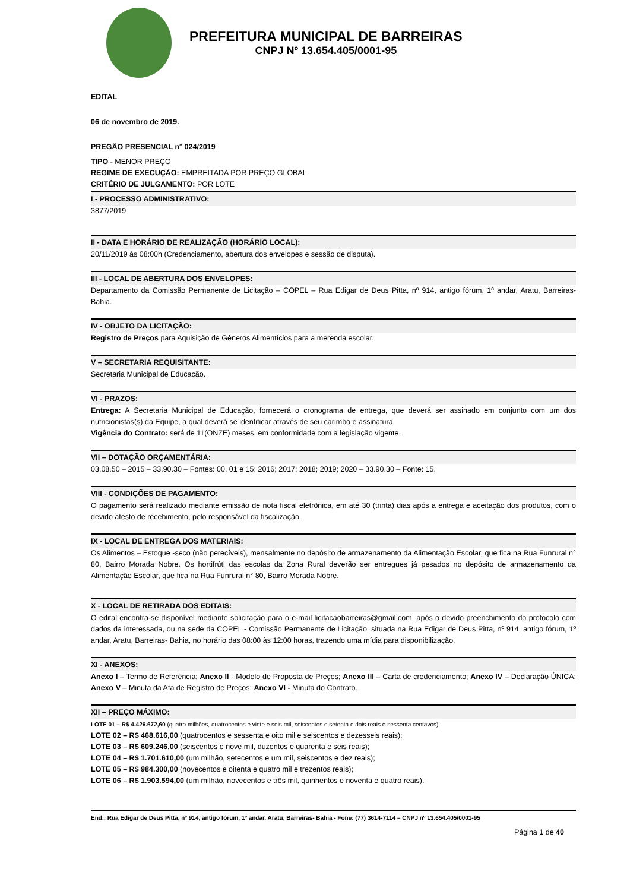PREFEITURA MUNICIPAL DE BARREIRAS
CNPJ Nº 13.654.405/0001-95
EDITAL
06 de novembro de 2019.
PREGÃO PRESENCIAL n° 024/2019
TIPO - MENOR PREÇO
REGIME DE EXECUÇÃO: EMPREITADA POR PREÇO GLOBAL
CRITÉRIO DE JULGAMENTO: POR LOTE
I - PROCESSO ADMINISTRATIVO:
3877/2019
II - DATA E HORÁRIO DE REALIZAÇÃO (HORÁRIO LOCAL):
20/11/2019 às 08:00h (Credenciamento, abertura dos envelopes e sessão de disputa).
III - LOCAL DE ABERTURA DOS ENVELOPES:
Departamento da Comissão Permanente de Licitação – COPEL – Rua Edigar de Deus Pitta, nº 914, antigo fórum, 1º andar, Aratu, Barreiras- Bahia.
IV - OBJETO DA LICITAÇÃO:
Registro de Preços para Aquisição de Gêneros Alimentícios para a merenda escolar.
V – SECRETARIA REQUISITANTE:
Secretaria Municipal de Educação.
VI - PRAZOS:
Entrega: A Secretaria Municipal de Educação, fornecerá o cronograma de entrega, que deverá ser assinado em conjunto com um dos nutricionistas(s) da Equipe, a qual deverá se identificar através de seu carimbo e assinatura.
Vigência do Contrato: será de 11(ONZE) meses, em conformidade com a legislação vigente.
VII – DOTAÇÃO ORÇAMENTÁRIA:
03.08.50 – 2015 – 33.90.30 – Fontes: 00, 01 e 15; 2016; 2017; 2018; 2019; 2020 – 33.90.30 – Fonte: 15.
VIII - CONDIÇÕES DE PAGAMENTO:
O pagamento será realizado mediante emissão de nota fiscal eletrônica, em até 30 (trinta) dias após a entrega e aceitação dos produtos, com o devido atesto de recebimento, pelo responsável da fiscalização.
IX - LOCAL DE ENTREGA DOS MATERIAIS:
Os Alimentos – Estoque -seco (não perecíveis), mensalmente no depósito de armazenamento da Alimentação Escolar, que fica na Rua Funrural n° 80, Bairro Morada Nobre. Os hortifrúti das escolas da Zona Rural deverão ser entregues já pesados no depósito de armazenamento da Alimentação Escolar, que fica na Rua Funrural n° 80, Bairro Morada Nobre.
X - LOCAL DE RETIRADA DOS EDITAIS:
O edital encontra-se disponível mediante solicitação para o e-mail licitacaobarreiras@gmail.com, após o devido preenchimento do protocolo com dados da interessada, ou na sede da COPEL - Comissão Permanente de Licitação, situada na Rua Edigar de Deus Pitta, nº 914, antigo fórum, 1º andar, Aratu, Barreiras- Bahia, no horário das 08:00 às 12:00 horas, trazendo uma mídia para disponibilização.
XI - ANEXOS:
Anexo I – Termo de Referência; Anexo II - Modelo de Proposta de Preços; Anexo III – Carta de credenciamento; Anexo IV – Declaração ÚNICA; Anexo V – Minuta da Ata de Registro de Preços; Anexo VI - Minuta do Contrato.
XII – PREÇO MÁXIMO:
LOTE 01 – R$ 4.426.672,60 (quatro milhões, quatrocentos e vinte e seis mil, seiscentos e setenta e dois reais e sessenta centavos).
LOTE 02 – R$ 468.616,00 (quatrocentos e sessenta e oito mil e seiscentos e dezesseis reais);
LOTE 03 – R$ 609.246,00 (seiscentos e nove mil, duzentos e quarenta e seis reais);
LOTE 04 – R$ 1.701.610,00 (um milhão, setecentos e um mil, seiscentos e dez reais);
LOTE 05 – R$ 984.300,00 (novecentos e oitenta e quatro mil e trezentos reais);
LOTE 06 – R$ 1.903.594,00 (um milhão, novecentos e três mil, quinhentos e noventa e quatro reais).
End.: Rua Edigar de Deus Pitta, nº 914, antigo fórum, 1º andar, Aratu, Barreiras- Bahia - Fone: (77) 3614-7114 – CNPJ nº 13.654.405/0001-95
Página 1 de 40